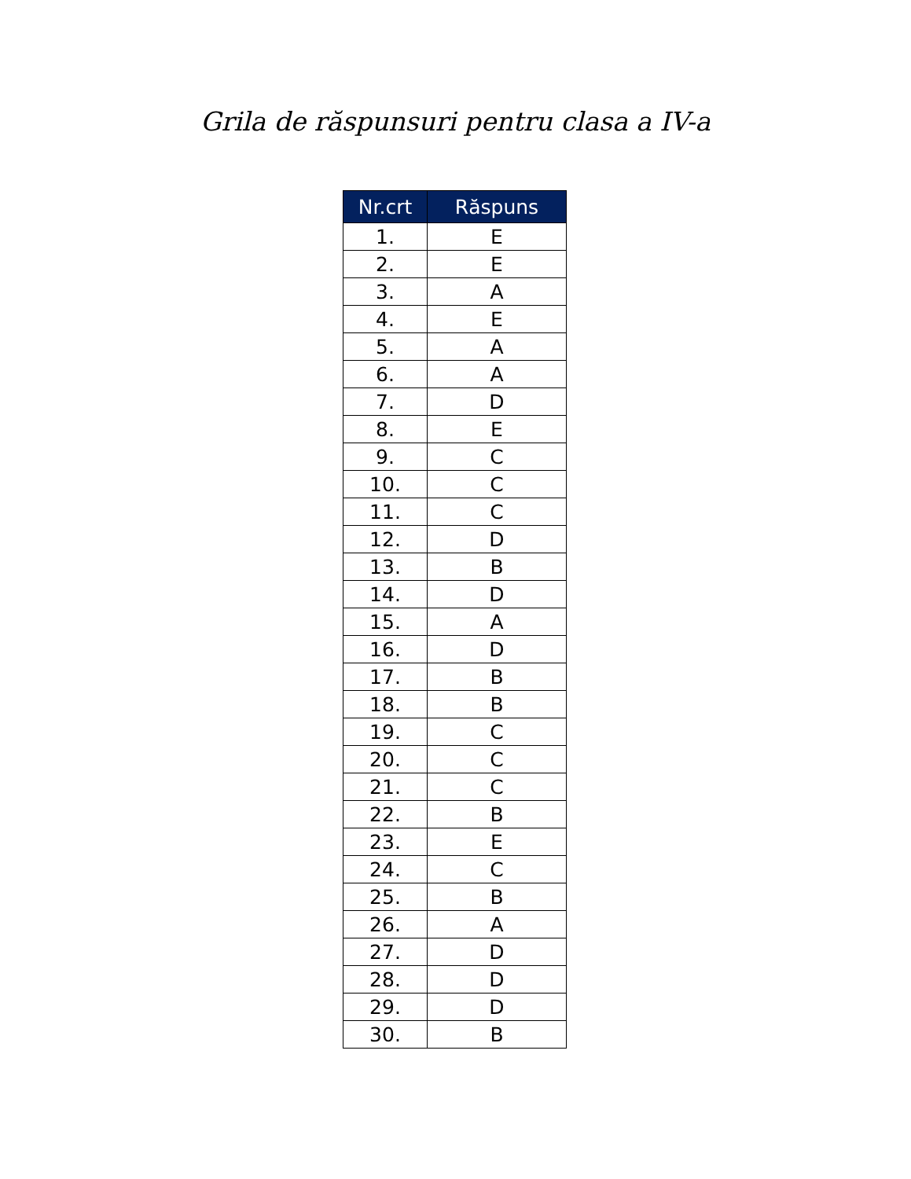Grila de răspunsuri pentru clasa a IV-a
| Nr.crt | Răspuns |
| --- | --- |
| 1. | E |
| 2. | E |
| 3. | A |
| 4. | E |
| 5. | A |
| 6. | A |
| 7. | D |
| 8. | E |
| 9. | C |
| 10. | C |
| 11. | C |
| 12. | D |
| 13. | B |
| 14. | D |
| 15. | A |
| 16. | D |
| 17. | B |
| 18. | B |
| 19. | C |
| 20. | C |
| 21. | C |
| 22. | B |
| 23. | E |
| 24. | C |
| 25. | B |
| 26. | A |
| 27. | D |
| 28. | D |
| 29. | D |
| 30. | B |